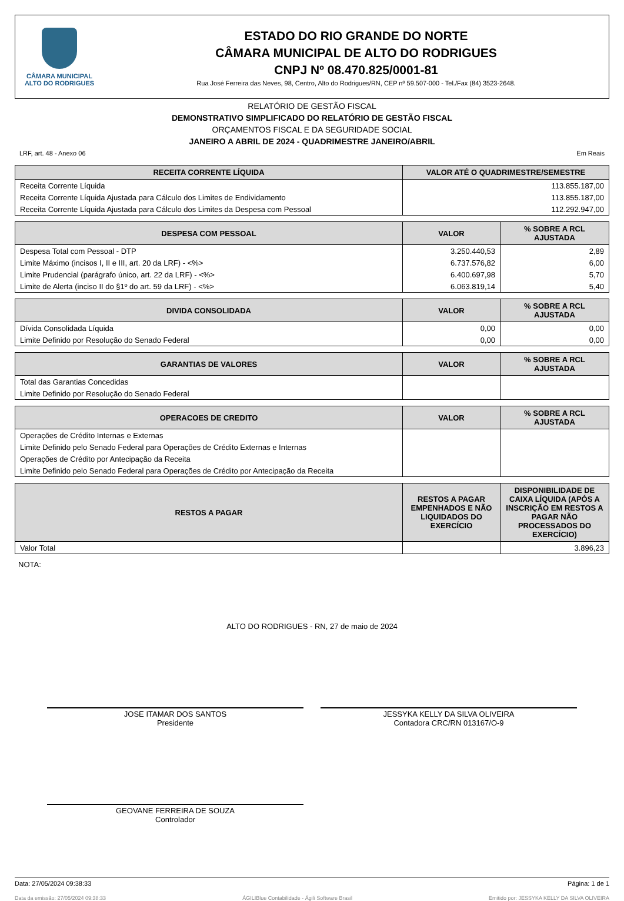CÂMARA MUNICIPAL
ALTO DO RODRIGUES
ESTADO DO RIO GRANDE DO NORTE
CÂMARA MUNICIPAL DE ALTO DO RODRIGUES
CNPJ Nº 08.470.825/0001-81
Rua José Ferreira das Neves, 98, Centro, Alto do Rodrigues/RN, CEP nº 59.507-000 - Tel./Fax (84) 3523-2648.
RELATÓRIO DE GESTÃO FISCAL
DEMONSTRATIVO SIMPLIFICADO DO RELATÓRIO DE GESTÃO FISCAL
ORÇAMENTOS FISCAL E DA SEGURIDADE SOCIAL
JANEIRO A ABRIL DE 2024 - QUADRIMESTRE JANEIRO/ABRIL
LRF, art. 48 - Anexo 06 Em Reais
| RECEITA CORRENTE LÍQUIDA | VALOR ATÉ O QUADRIMESTRE/SEMESTRE |
| --- | --- |
| Receita Corrente Líquida | 113.855.187,00 |
| Receita Corrente Líquida Ajustada para Cálculo dos Limites de Endividamento | 113.855.187,00 |
| Receita Corrente Líquida Ajustada para Cálculo dos Limites da Despesa com Pessoal | 112.292.947,00 |
| DESPESA COM PESSOAL | VALOR | % SOBRE A RCL AJUSTADA |
| --- | --- | --- |
| Despesa Total com Pessoal - DTP | 3.250.440,53 | 2,89 |
| Limite Máximo (incisos I, II e III, art. 20 da LRF) - <%> | 6.737.576,82 | 6,00 |
| Limite Prudencial (parágrafo único, art. 22 da LRF) - <%> | 6.400.697,98 | 5,70 |
| Limite de Alerta (inciso II do §1º do art. 59 da LRF) - <%> | 6.063.819,14 | 5,40 |
| DIVIDA CONSOLIDADA | VALOR | % SOBRE A RCL AJUSTADA |
| --- | --- | --- |
| Dívida Consolidada Líquida | 0,00 | 0,00 |
| Limite Definido por Resolução do Senado Federal | 0,00 | 0,00 |
| GARANTIAS DE VALORES | VALOR | % SOBRE A RCL AJUSTADA |
| --- | --- | --- |
| Total das Garantias Concedidas | | |
| Limite Definido por Resolução do Senado Federal | | |
| OPERACOES DE CREDITO | VALOR | % SOBRE A RCL AJUSTADA |
| --- | --- | --- |
| Operações de Crédito Internas e Externas | | |
| Limite Definido pelo Senado Federal para Operações de Crédito Externas e Internas | | |
| Operações de Crédito por Antecipação da Receita | | |
| Limite Definido pelo Senado Federal para Operações de Crédito por Antecipação da Receita | | |
| RESTOS A PAGAR | RESTOS A PAGAR EMPENHADOS E NÃO LIQUIDADOS DO EXERCÍCIO | DISPONIBILIDADE DE CAIXA LÍQUIDA (APÓS A INSCRIÇÃO EM RESTOS A PAGAR NÃO PROCESSADOS DO EXERCÍCIO) |
| --- | --- | --- |
| Valor Total | | 3.896,23 |
NOTA:
ALTO DO RODRIGUES - RN, 27 de maio de 2024
JOSE ITAMAR DOS SANTOS
Presidente
JESSYKA KELLY DA SILVA OLIVEIRA
Contadora CRC/RN 013167/O-9
GEOVANE FERREIRA DE SOUZA
Controlador
Data: 27/05/2024 09:38:33 Página: 1 de 1
Data da emissão: 27/05/2024 09:38:33 ÁGILIBlue Contabilidade - Ágili Software Brasil Emitido por: JESSYKA KELLY DA SILVA OLIVEIRA